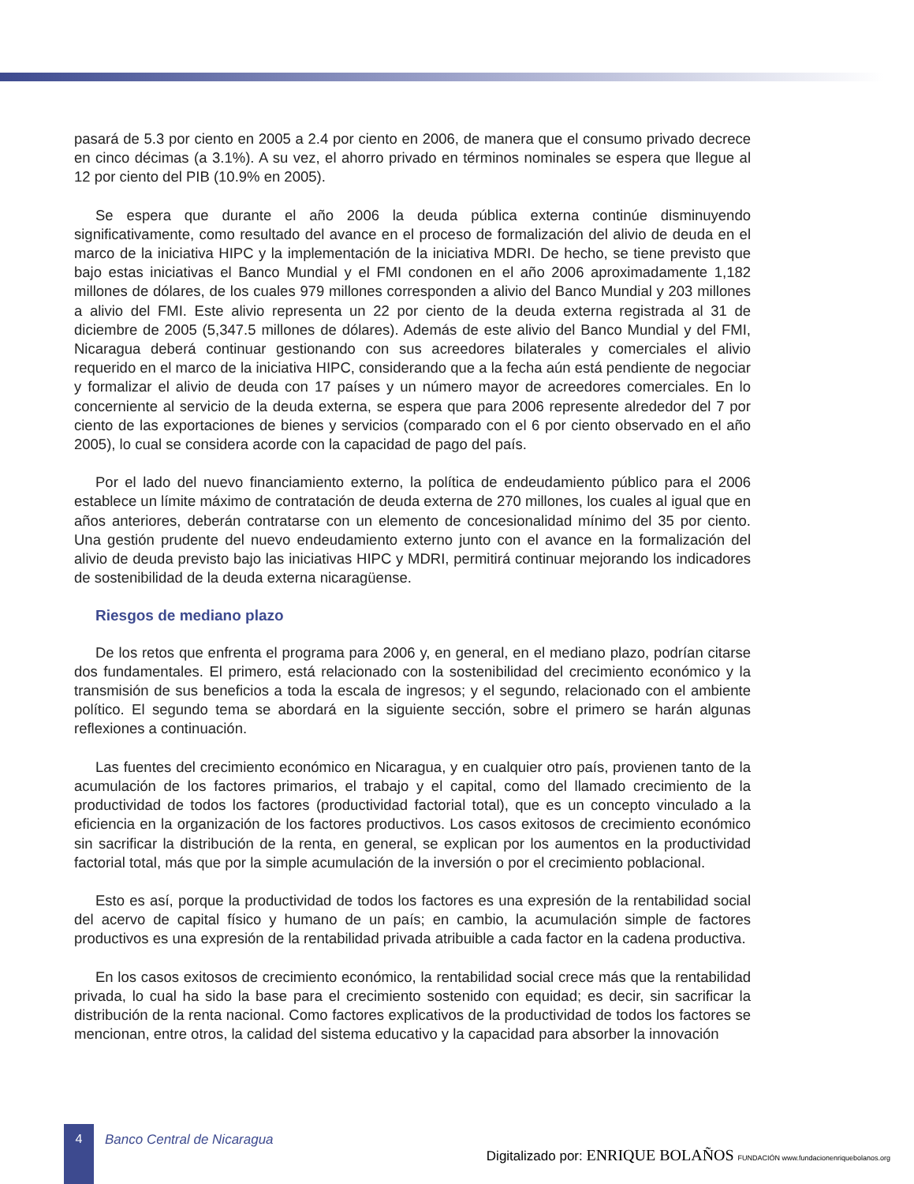pasará de 5.3 por ciento en 2005 a 2.4 por ciento en 2006, de manera que el consumo privado decrece en cinco décimas (a 3.1%). A su vez, el ahorro privado en términos nominales se espera que llegue al 12 por ciento del PIB (10.9% en 2005).
Se espera que durante el año 2006 la deuda pública externa continúe disminuyendo significativamente, como resultado del avance en el proceso de formalización del alivio de deuda en el marco de la iniciativa HIPC y la implementación de la iniciativa MDRI. De hecho, se tiene previsto que bajo estas iniciativas el Banco Mundial y el FMI condonen en el año 2006 aproximadamente 1,182 millones de dólares, de los cuales 979 millones corresponden a alivio del Banco Mundial y 203 millones a alivio del FMI. Este alivio representa un 22 por ciento de la deuda externa registrada al 31 de diciembre de 2005 (5,347.5 millones de dólares). Además de este alivio del Banco Mundial y del FMI, Nicaragua deberá continuar gestionando con sus acreedores bilaterales y comerciales el alivio requerido en el marco de la iniciativa HIPC, considerando que a la fecha aún está pendiente de negociar y formalizar el alivio de deuda con 17 países y un número mayor de acreedores comerciales. En lo concerniente al servicio de la deuda externa, se espera que para 2006 represente alrededor del 7 por ciento de las exportaciones de bienes y servicios (comparado con el 6 por ciento observado en el año 2005), lo cual se considera acorde con la capacidad de pago del país.
Por el lado del nuevo financiamiento externo, la política de endeudamiento público para el 2006 establece un límite máximo de contratación de deuda externa de 270 millones, los cuales al igual que en años anteriores, deberán contratarse con un elemento de concesionalidad mínimo del 35 por ciento. Una gestión prudente del nuevo endeudamiento externo junto con el avance en la formalización del alivio de deuda previsto bajo las iniciativas HIPC y MDRI, permitirá continuar mejorando los indicadores de sostenibilidad de la deuda externa nicaragüense.
Riesgos de mediano plazo
De los retos que enfrenta el programa para 2006 y, en general, en el mediano plazo, podrían citarse dos fundamentales. El primero, está relacionado con la sostenibilidad del crecimiento económico y la transmisión de sus beneficios a toda la escala de ingresos; y el segundo, relacionado con el ambiente político. El segundo tema se abordará en la siguiente sección, sobre el primero se harán algunas reflexiones a continuación.
Las fuentes del crecimiento económico en Nicaragua, y en cualquier otro país, provienen tanto de la acumulación de los factores primarios, el trabajo y el capital, como del llamado crecimiento de la productividad de todos los factores (productividad factorial total), que es un concepto vinculado a la eficiencia en la organización de los factores productivos. Los casos exitosos de crecimiento económico sin sacrificar la distribución de la renta, en general, se explican por los aumentos en la productividad factorial total, más que por la simple acumulación de la inversión o por el crecimiento poblacional.
Esto es así, porque la productividad de todos los factores es una expresión de la rentabilidad social del acervo de capital físico y humano de un país; en cambio, la acumulación simple de factores productivos es una expresión de la rentabilidad privada atribuible a cada factor en la cadena productiva.
En los casos exitosos de crecimiento económico, la rentabilidad social crece más que la rentabilidad privada, lo cual ha sido la base para el crecimiento sostenido con equidad; es decir, sin sacrificar la distribución de la renta nacional. Como factores explicativos de la productividad de todos los factores se mencionan, entre otros, la calidad del sistema educativo y la capacidad para absorber la innovación
4
Banco Central de Nicaragua
Digitalizado por: ENRIQUE BOLAÑOS FUNDACIÓN www.fundacionenriquebolanos.org